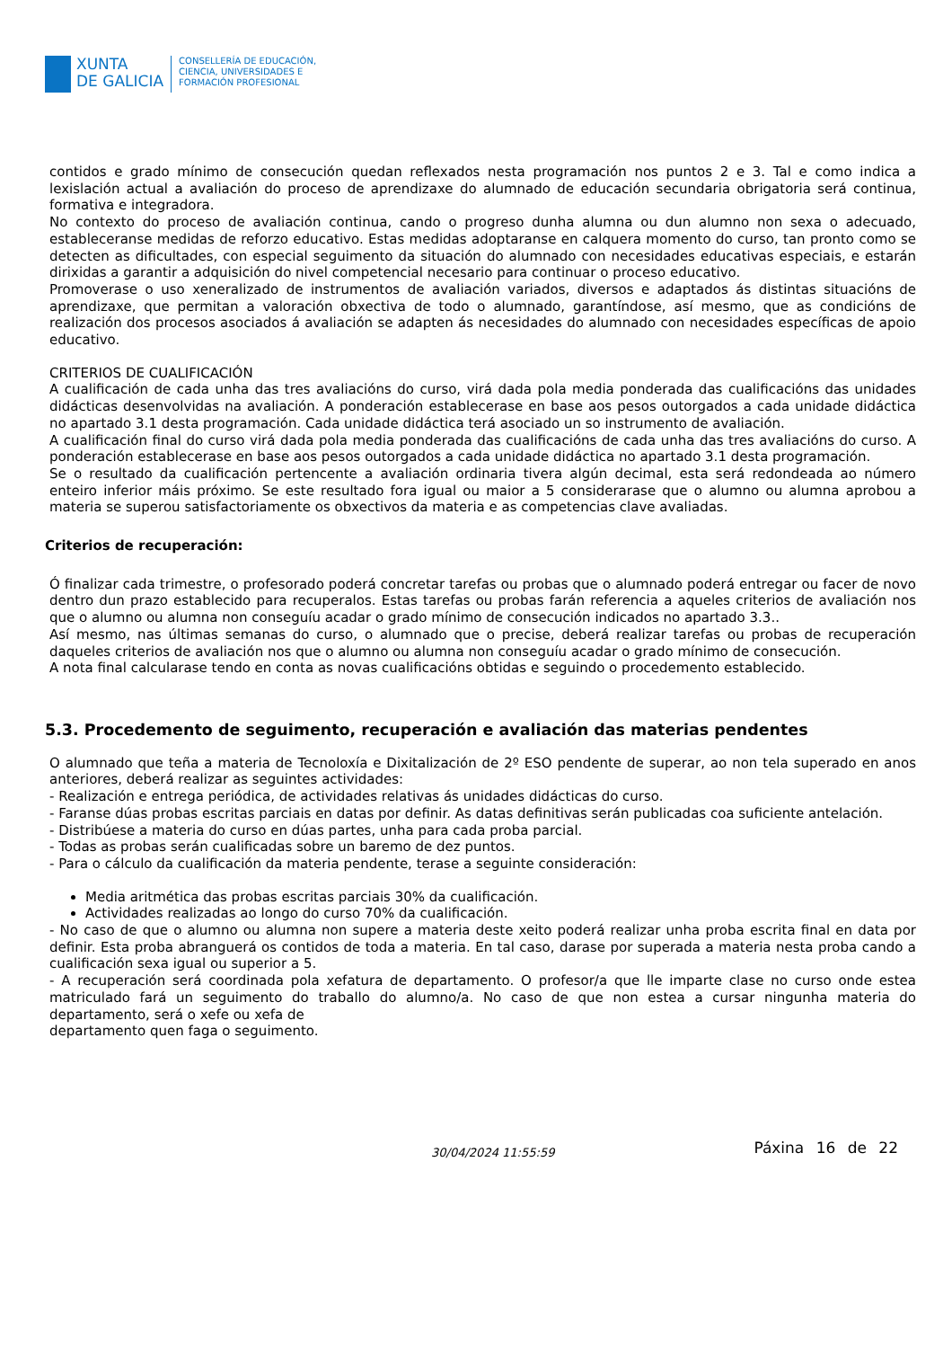XUNTA
DE GALICIA
CONSELLERÍA DE EDUCACIÓN,
CIENCIA, UNIVERSIDADES E
FORMACIÓN PROFESIONAL
contidos e grado mínimo de consecución quedan reflexados nesta programación nos puntos 2 e 3. Tal e como indica a lexislación actual a avaliación do proceso de aprendizaxe do alumnado de educación secundaria obrigatoria será continua, formativa e integradora.
No contexto do proceso de avaliación continua, cando o progreso dunha alumna ou dun alumno non sexa o adecuado, estableceranse medidas de reforzo educativo. Estas medidas adoptaranse en calquera momento do curso, tan pronto como se detecten as dificultades, con especial seguimento da situación do alumnado con necesidades educativas especiais, e estarán dirixidas a garantir a adquisición do nivel competencial necesario para continuar o proceso educativo.
Promoverase o uso xeneralizado de instrumentos de avaliación variados, diversos e adaptados ás distintas situacións de aprendizaxe, que permitan a valoración obxectiva de todo o alumnado, garantíndose, así mesmo, que as condicións de realización dos procesos asociados á avaliación se adapten ás necesidades do alumnado con necesidades específicas de apoio educativo.
CRITERIOS DE CUALIFICACIÓN
A cualificación de cada unha das tres avaliacións do curso, virá dada pola media ponderada das cualificacións das unidades didácticas desenvolvidas na avaliación. A ponderación establecerase en base aos pesos outorgados a cada unidade didáctica no apartado 3.1 desta programación. Cada unidade didáctica terá asociado un so instrumento de avaliación.
A cualificación final do curso virá dada pola media ponderada das cualificacións de cada unha das tres avaliacións do curso. A ponderación establecerase en base aos pesos outorgados a cada unidade didáctica no apartado 3.1 desta programación.
Se o resultado da cualificación pertencente a avaliación ordinaria tivera algún decimal, esta será redondeada ao número enteiro inferior máis próximo. Se este resultado fora igual ou maior a 5 considerarase que o alumno ou alumna aprobou a materia se superou satisfactoriamente os obxectivos da materia e as competencias clave avaliadas.
Criterios de recuperación:
Ó finalizar cada trimestre, o profesorado poderá concretar tarefas ou probas que o alumnado poderá entregar ou facer de novo dentro dun prazo establecido para recuperalos. Estas tarefas ou probas farán referencia a aqueles criterios de avaliación nos que o alumno ou alumna non conseguíu acadar o grado mínimo de consecución indicados no apartado 3.3..
Así mesmo, nas últimas semanas do curso, o alumnado que o precise, deberá realizar tarefas ou probas de recuperación daqueles criterios de avaliación nos que o alumno ou alumna non conseguíu acadar o grado mínimo de consecución.
A nota final calcularase tendo en conta as novas cualificacións obtidas e seguindo o procedemento establecido.
5.3. Procedemento de seguimento, recuperación e avaliación das materias pendentes
O alumnado que teña a materia de Tecnoloxía e Dixitalización de 2º ESO pendente de superar, ao non tela superado en anos anteriores, deberá realizar as seguintes actividades:
- Realización e entrega periódica, de actividades relativas ás unidades didácticas do curso.
- Faranse dúas probas escritas parciais en datas por definir. As datas definitivas serán publicadas coa suficiente antelación.
- Distribúese a materia do curso en dúas partes, unha para cada proba parcial.
- Todas as probas serán cualificadas sobre un baremo de dez puntos.
- Para o cálculo da cualificación da materia pendente, terase a seguinte consideración:
Media aritmética das probas escritas parciais 30% da cualificación.
Actividades realizadas ao longo do curso 70% da cualificación.
- No caso de que o alumno ou alumna non supere a materia deste xeito poderá realizar unha proba escrita final en data por definir. Esta proba abranguerá os contidos de toda a materia. En tal caso, darase por superada a materia nesta proba cando a cualificación sexa igual ou superior a 5.
- A recuperación será coordinada pola xefatura de departamento. O profesor/a que lle imparte clase no curso onde estea matriculado fará un seguimento do traballo do alumno/a. No caso de que non estea a cursar ningunha materia do departamento, será o xefe ou xefa de
departamento quen faga o seguimento.
30/04/2024 11:55:59
Páxina 16 de 22